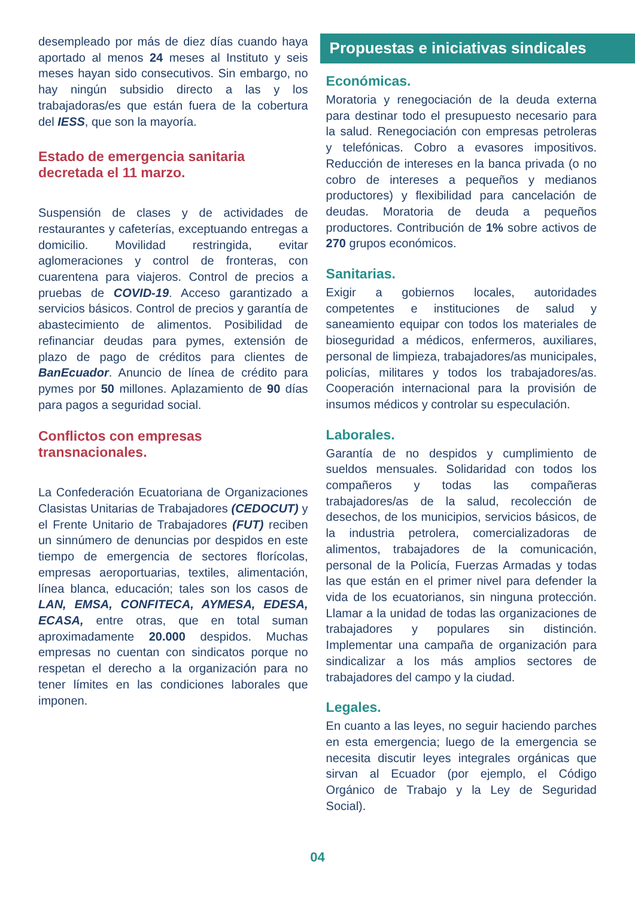desempleado por más de diez días cuando haya aportado al menos 24 meses al Instituto y seis meses hayan sido consecutivos. Sin embargo, no hay ningún subsidio directo a las y los trabajadoras/es que están fuera de la cobertura del IESS, que son la mayoría.
Estado de emergencia sanitaria decretada el 11 marzo.
Suspensión de clases y de actividades de restaurantes y cafeterías, exceptuando entregas a domicilio. Movilidad restringida, evitar aglomeraciones y control de fronteras, con cuarentena para viajeros. Control de precios a pruebas de COVID-19. Acceso garantizado a servicios básicos. Control de precios y garantía de abastecimiento de alimentos. Posibilidad de refinanciar deudas para pymes, extensión de plazo de pago de créditos para clientes de BanEcuador. Anuncio de línea de crédito para pymes por 50 millones. Aplazamiento de 90 días para pagos a seguridad social.
Conflictos con empresas transnacionales.
La Confederación Ecuatoriana de Organizaciones Clasistas Unitarias de Trabajadores (CEDOCUT) y el Frente Unitario de Trabajadores (FUT) reciben un sinnúmero de denuncias por despidos en este tiempo de emergencia de sectores florícolas, empresas aeroportuarias, textiles, alimentación, línea blanca, educación; tales son los casos de LAN, EMSA, CONFITECA, AYMESA, EDESA, ECASA, entre otras, que en total suman aproximadamente 20.000 despidos. Muchas empresas no cuentan con sindicatos porque no respetan el derecho a la organización para no tener límites en las condiciones laborales que imponen.
Propuestas e iniciativas sindicales
Económicas.
Moratoria y renegociación de la deuda externa para destinar todo el presupuesto necesario para la salud. Renegociación con empresas petroleras y telefónicas. Cobro a evasores impositivos. Reducción de intereses en la banca privada (o no cobro de intereses a pequeños y medianos productores) y flexibilidad para cancelación de deudas. Moratoria de deuda a pequeños productores. Contribución de 1% sobre activos de 270 grupos económicos.
Sanitarias.
Exigir a gobiernos locales, autoridades competentes e instituciones de salud y saneamiento equipar con todos los materiales de bioseguridad a médicos, enfermeros, auxiliares, personal de limpieza, trabajadores/as municipales, policías, militares y todos los trabajadores/as. Cooperación internacional para la provisión de insumos médicos y controlar su especulación.
Laborales.
Garantía de no despidos y cumplimiento de sueldos mensuales. Solidaridad con todos los compañeros y todas las compañeras trabajadores/as de la salud, recolección de desechos, de los municipios, servicios básicos, de la industria petrolera, comercializadoras de alimentos, trabajadores de la comunicación, personal de la Policía, Fuerzas Armadas y todas las que están en el primer nivel para defender la vida de los ecuatorianos, sin ninguna protección. Llamar a la unidad de todas las organizaciones de trabajadores y populares sin distinción. Implementar una campaña de organización para sindicalizar a los más amplios sectores de trabajadores del campo y la ciudad.
Legales.
En cuanto a las leyes, no seguir haciendo parches en esta emergencia; luego de la emergencia se necesita discutir leyes integrales orgánicas que sirvan al Ecuador (por ejemplo, el Código Orgánico de Trabajo y la Ley de Seguridad Social).
04